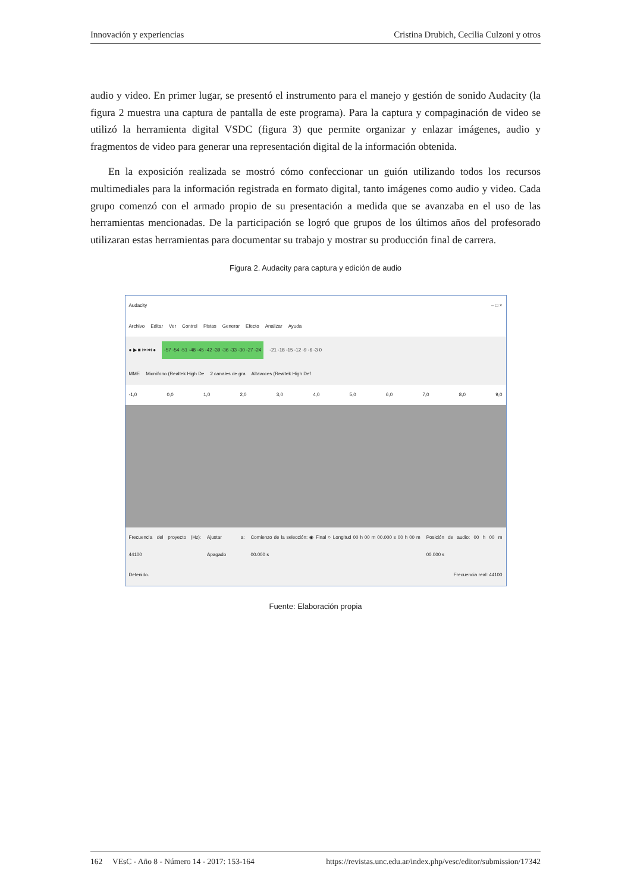Innovación y experiencias Cristina Drubich, Cecilia Culzoni y otros
audio y video. En primer lugar, se presentó el instrumento para el manejo y gestión de sonido Audacity (la figura 2 muestra una captura de pantalla de este programa). Para la captura y compaginación de video se utilizó la herramienta digital VSDC (figura 3) que permite organizar y enlazar imágenes, audio y fragmentos de video para generar una representación digital de la información obtenida.
En la exposición realizada se mostró cómo confeccionar un guión utilizando todos los recursos multimediales para la información registrada en formato digital, tanto imágenes como audio y video. Cada grupo comenzó con el armado propio de su presentación a medida que se avanzaba en el uso de las herramientas mencionadas. De la participación se logró que grupos de los últimos años del profesorado utilizaran estas herramientas para documentar su trabajo y mostrar su producción final de carrera.
Figura 2. Audacity para captura y edición de audio
Audacity – □ ×
Archivo Editar Ver Control Pistas Generar Efecto Analizar Ayuda
● ▶ ■ ⏮ ⏭ ● -57 -54 -51 -48 -45 -42 -39 -36 -33 -30 -27 -24 -21 -18 -15 -12 -9 -6 -3 0
MME Micrófono (Realtek High De 2 canales de gra Altavoces (Realtek High Def
-1,0 0,0 1,0 2,0 3,0 4,0 5,0 6,0 7,0 8,0 9,0
Frecuencia del proyecto (Hz): 44100 Ajustar a: Apagado Comienzo de la selección: ◉ Final ○ Longitud 00 h 00 m 00.000 s 00 h 00 m 00.000 s Posición de audio: 00 h 00 m 00.000 s
Detenido. Frecuencia real: 44100
Fuente: Elaboración propia
162 VEsC - Año 8 - Número 14 - 2017: 153-164 https://revistas.unc.edu.ar/index.php/vesc/editor/submission/17342